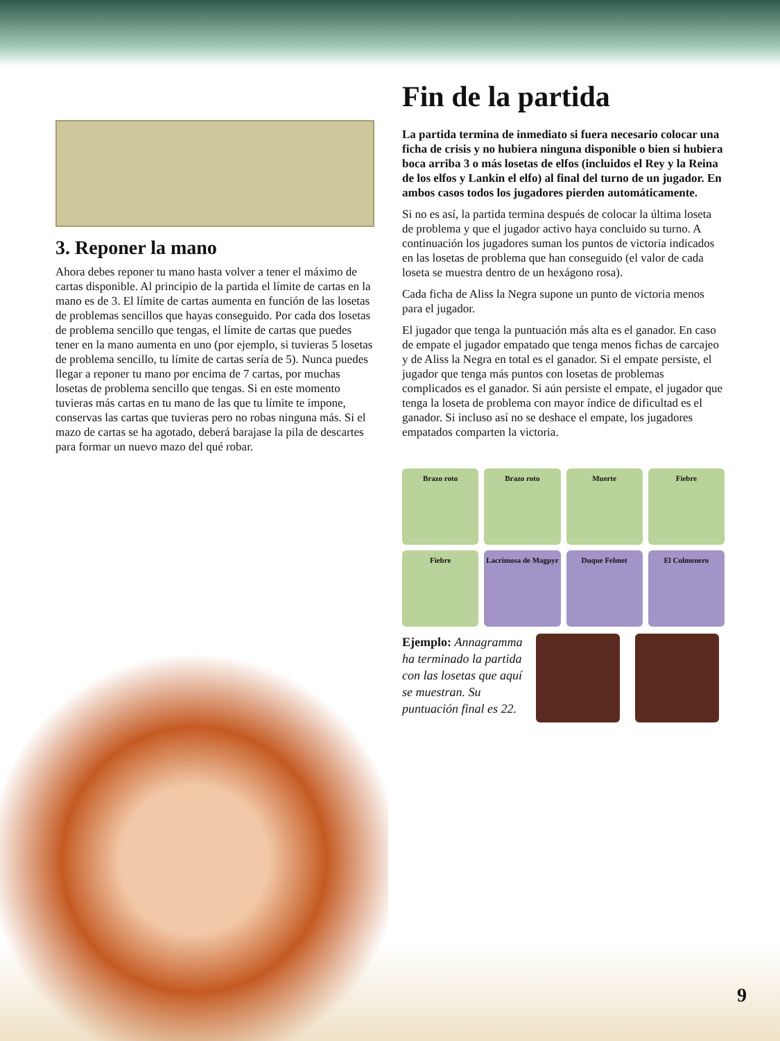3. Reponer la mano
Ahora debes reponer tu mano hasta volver a tener el máximo de cartas disponible. Al principio de la partida el límite de cartas en la mano es de 3. El límite de cartas aumenta en función de las losetas de problemas sencillos que hayas conseguido. Por cada dos losetas de problema sencillo que tengas, el límite de cartas que puedes tener en la mano aumenta en uno (por ejemplo, si tuvieras 5 losetas de problema sencillo, tu límite de cartas sería de 5). Nunca puedes llegar a reponer tu mano por encima de 7 cartas, por muchas losetas de problema sencillo que tengas. Si en este momento tuvieras más cartas en tu mano de las que tu límite te impone, conservas las cartas que tuvieras pero no robas ninguna más. Si el mazo de cartas se ha agotado, deberá barajase la pila de descartes para formar un nuevo mazo del qué robar.
Fin de la partida
La partida termina de inmediato si fuera necesario colocar una ficha de crisis y no hubiera ninguna disponible o bien si hubiera boca arriba 3 o más losetas de elfos (incluidos el Rey y la Reina de los elfos y Lankin el elfo) al final del turno de un jugador. En ambos casos todos los jugadores pierden automáticamente.
Si no es así, la partida termina después de colocar la última loseta de problema y que el jugador activo haya concluido su turno. A continuación los jugadores suman los puntos de victoria indicados en las losetas de problema que han conseguido (el valor de cada loseta se muestra dentro de un hexágono rosa).
Cada ficha de Aliss la Negra supone un punto de victoria menos para el jugador.
El jugador que tenga la puntuación más alta es el ganador. En caso de empate el jugador empatado que tenga menos fichas de carcajeo y de Aliss la Negra en total es el ganador. Si el empate persiste, el jugador que tenga más puntos con losetas de problemas complicados es el ganador. Si aún persiste el empate, el jugador que tenga la loseta de problema con mayor índice de dificultad es el ganador. Si incluso así no se deshace el empate, los jugadores empatados comparten la victoria.
Brazo roto
Brazo roto
Muerte
Fiebre
Fiebre
Lacrimosa de Magpyr
Duque Felmet
El Colmenero
Ejemplo: Annagramma ha terminado la partida con las losetas que aquí se muestran. Su puntuación final es 22.
9